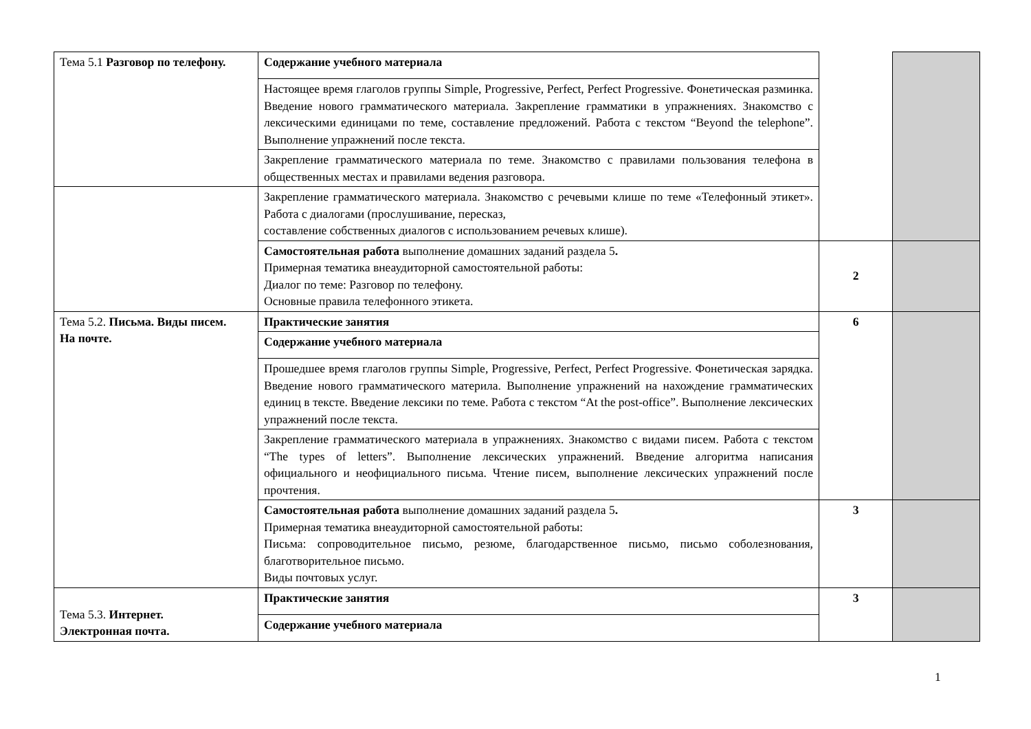| Тема 5.1 Разговор по телефону. | Содержание учебного материала | | |
| | Настоящее время глаголов группы Simple, Progressive, Perfect, Perfect Progressive. Фонетическая разминка. Введение нового грамматического материала. Закрепление грамматики в упражнениях. Знакомство с лексическими единицами по теме, составление предложений. Работа с текстом “Beyond the telephone”. Выполнение упражнений после текста. | | |
| | Закрепление грамматического материала по теме. Знакомство с правилами пользования телефона в общественных местах и правилами ведения разговора. | | |
| | Закрепление грамматического материала. Знакомство с речевыми клише по теме «Телефонный этикет». Работа с диалогами (прослушивание, пересказ, составление собственных диалогов с использованием речевых клише). | | |
| | Самостоятельная работа выполнение домашних заданий раздела 5 . Примерная тематика внеаудиторной самостоятельной работы: Диалог по теме: Разговор по телефону. Основные правила телефонного этикета. | 2 | |
| Тема 5.2. Письма. Виды писем. На почте. | Практические занятия | 6 | |
| | Содержание учебного материала | | |
| | Прошедшее время глаголов группы Simple, Progressive, Perfect, Perfect Progressive. Фонетическая зарядка. Введение нового грамматического материла. Выполнение упражнений на нахождение грамматических единиц в тексте. Введение лексики по теме. Работа с текстом “At the post-office”. Выполнение лексических упражнений после текста. | | |
| | Закрепление грамматического материала в упражнениях. Знакомство с видами писем. Работа с текстом “The types of letters”. Выполнение лексических упражнений. Введение алгоритма написания официального и неофициального письма. Чтение писем, выполнение лексических упражнений после прочтения. | | |
| | Самостоятельная работа выполнение домашних заданий раздела 5 . Примерная тематика внеаудиторной самостоятельной работы: Письма: сопроводительное письмо, резюме, благодарственное письмо, письмо соболезнования, благотворительное письмо. Виды почтовых услуг. | 3 | |
| Тема 5.3. Интернет. Электронная почта. | Практические занятия | 3 | |
| | Содержание учебного материала | | |
1